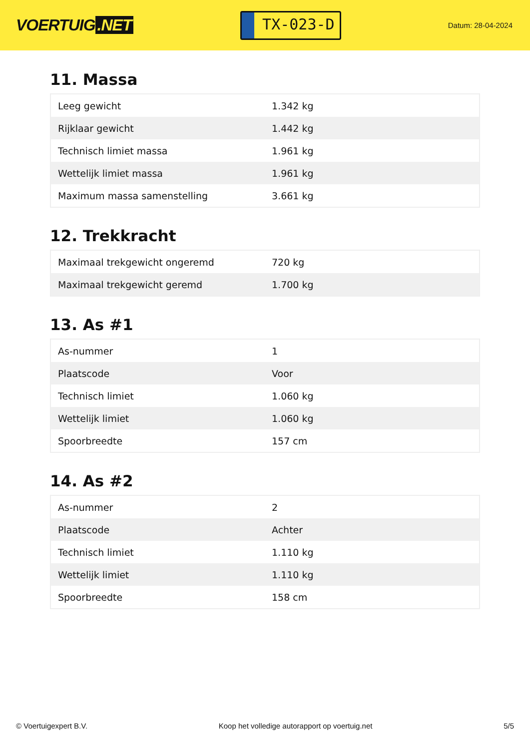VOERTUIG.NET
TX-023-D
Datum: 28-04-2024
11. Massa
| Leeg gewicht | 1.342 kg |
| Rijklaar gewicht | 1.442 kg |
| Technisch limiet massa | 1.961 kg |
| Wettelijk limiet massa | 1.961 kg |
| Maximum massa samenstelling | 3.661 kg |
12. Trekkracht
| Maximaal trekgewicht ongeremd | 720 kg |
| Maximaal trekgewicht geremd | 1.700 kg |
13. As #1
| As-nummer | 1 |
| Plaatscode | Voor |
| Technisch limiet | 1.060 kg |
| Wettelijk limiet | 1.060 kg |
| Spoorbreedte | 157 cm |
14. As #2
| As-nummer | 2 |
| Plaatscode | Achter |
| Technisch limiet | 1.110 kg |
| Wettelijk limiet | 1.110 kg |
| Spoorbreedte | 158 cm |
© Voertuigexpert B.V. Koop het volledige autorapport op voertuig.net 5/5